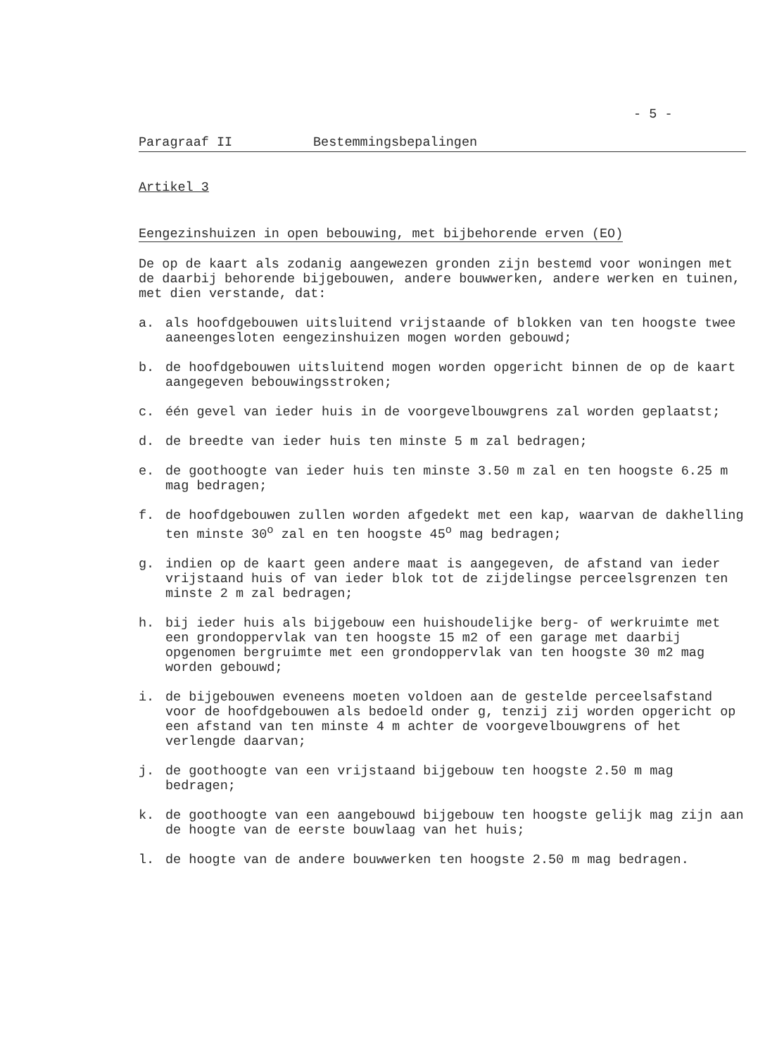- 5 -
Paragraaf II Bestemmingsbepalingen
Artikel 3
Eengezinshuizen in open bebouwing, met bijbehorende erven (EO)
De op de kaart als zodanig aangewezen gronden zijn bestemd voor woningen met de daarbij behorende bijgebouwen, andere bouwwerken, andere werken en tuinen, met dien verstande, dat:
a. als hoofdgebouwen uitsluitend vrijstaande of blokken van ten hoogste twee aaneengesloten eengezinshuizen mogen worden gebouwd;
b. de hoofdgebouwen uitsluitend mogen worden opgericht binnen de op de kaart aangegeven bebouwingsstroken;
c. één gevel van ieder huis in de voorgevelbouwgrens zal worden geplaatst;
d. de breedte van ieder huis ten minste 5 m zal bedragen;
e. de goothoogte van ieder huis ten minste 3.50 m zal en ten hoogste 6.25 m mag bedragen;
f. de hoofdgebouwen zullen worden afgedekt met een kap, waarvan de dakhelling ten minste 30<sup>o</sup> zal en ten hoogste 45<sup>o</sup> mag bedragen;
g. indien op de kaart geen andere maat is aangegeven, de afstand van ieder vrijstaand huis of van ieder blok tot de zijdelingse perceelsgrenzen ten minste 2 m zal bedragen;
h. bij ieder huis als bijgebouw een huishoudelijke berg- of werkruimte met een grondoppervlak van ten hoogste 15 m2 of een garage met daarbij opgenomen bergruimte met een grondoppervlak van ten hoogste 30 m2 mag worden gebouwd;
i. de bijgebouwen eveneens moeten voldoen aan de gestelde perceelsafstand voor de hoofdgebouwen als bedoeld onder g, tenzij zij worden opgericht op een afstand van ten minste 4 m achter de voorgevelbouwgrens of het verlengde daarvan;
j. de goothoogte van een vrijstaand bijgebouw ten hoogste 2.50 m mag bedragen;
k. de goothoogte van een aangebouwd bijgebouw ten hoogste gelijk mag zijn aan de hoogte van de eerste bouwlaag van het huis;
l. de hoogte van de andere bouwwerken ten hoogste 2.50 m mag bedragen.